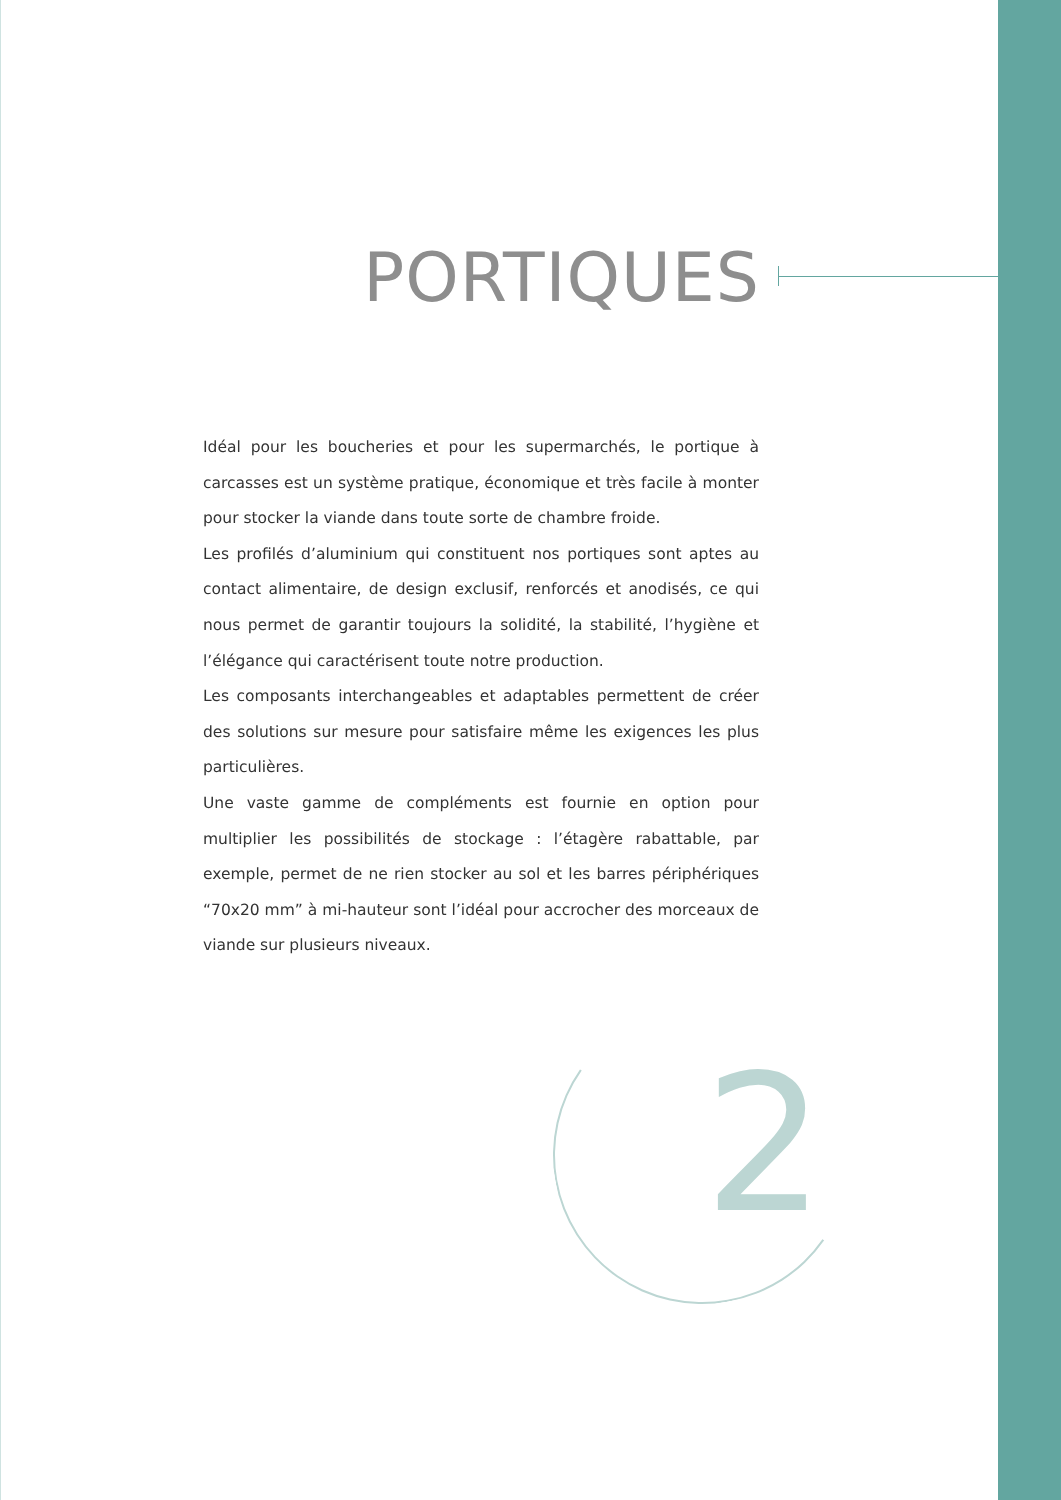PORTIQUES
Idéal pour les boucheries et pour les supermarchés, le portique à carcasses est un système pratique, économique et très facile à monter pour stocker la viande dans toute sorte de chambre froide.
Les profilés d’aluminium qui constituent nos portiques sont aptes au contact alimentaire, de design exclusif, renforcés et anodisés, ce qui nous permet de garantir toujours la solidité, la stabilité, l’hygiène et l’élégance qui caractérisent toute notre production.
Les composants interchangeables et adaptables permettent de créer des solutions sur mesure pour satisfaire même les exigences les plus particulières.
Une vaste gamme de compléments est fournie en option pour multiplier les possibilités de stockage : l’étagère rabattable, par exemple, permet de ne rien stocker au sol et les barres périphériques “70x20 mm” à mi-hauteur sont l’idéal pour accrocher des morceaux de viande sur plusieurs niveaux.
2